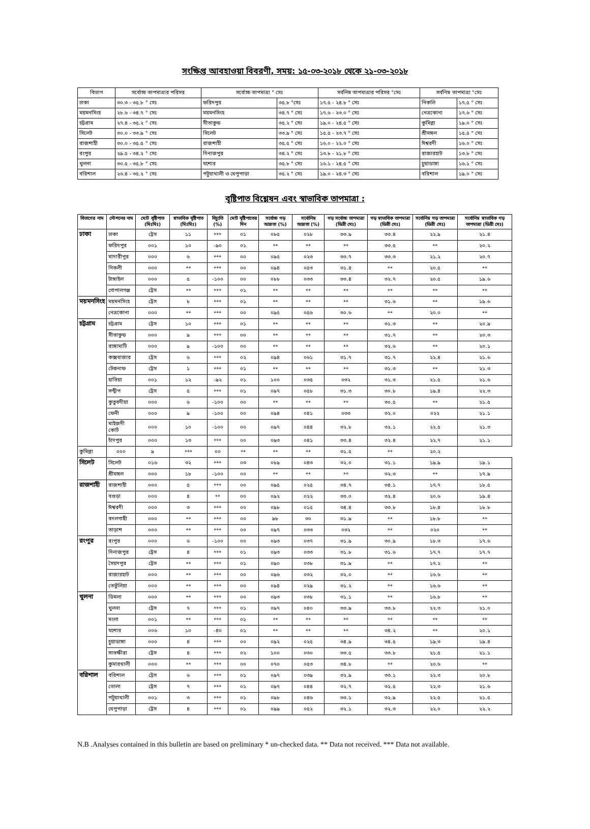সংক্ষিপ্ত আবহাওয়া বিবরণী, সময়: ১৫-০৩-২০১৮ থেকে ২১-০৩-২০১৮
| বিভাগ | সর্বোচ্চ তাপমাত্রার পরিসর | সর্বোচ্চ তাপমাত্রা ° সেঃ | | সর্বনিম্ন তাপমাত্রার পরিসর °সেঃ | সর্বনিম্ন তাপমাত্রা °সেঃ | |
| --- | --- | --- | --- | --- | --- | --- |
| ঢাকা | ৩০.৩ - ৩৫.৮ ° সেঃ | ফরিদপুর | ৩৫.৮ °সেঃ | ১৭.৫ - ২৪.৮ ° সেঃ | নিকলি | ১৭.৫ ° সেঃ |
| ময়মনসিংহ | ২৮.৬ - ৩৪.৭ ° সেঃ | ময়মনসিংহ | ৩৪.৭ ° সেঃ | ১৭.৬ - ২৩.০ ° সেঃ | নেত্রকোনা | ১৭.৬ ° সেঃ |
| চট্টগ্রাম | ২৭.৪ - ৩৫.২ ° সেঃ | সীতাকুন্ড | ৩৫.২ ° সেঃ | ১৯.০ - ২৪.৫ ° সেঃ | কুমিল্লা | ১৯.০ ° সেঃ |
| সিলেট | ৩০.০ - ৩৩.৯ ° সেঃ | সিলেট | ৩৩.৯ ° সেঃ | ১৫.৫ - ২৩.৭ ° সেঃ | শ্রীমঙ্গল | ১৫.৫ ° সেঃ |
| রাজশাহী | ৩০.০ - ৩৫.৫ ° সেঃ | রাজশাহী | ৩৫.৫ ° সেঃ | ১৬.০ - ২২.০ ° সেঃ | ঈশ্বরদী | ১৬.০ ° সেঃ |
| রংপুর | ২৯.৫ - ৩৪.২ ° সেঃ | দিনাজপুর | ৩৪.২ ° সেঃ | ১৩.৮ - ২১.৮ ° সেঃ | রাজারহাট | ১৩.৮ ° সেঃ |
| খুলনা | ৩০.৫ - ৩৫.৮ ° সেঃ | যশোর | ৩৫.৮ ° সেঃ | ১৬.১ - ২৪.৫ ° সেঃ | চুয়াডাঙ্গা | ১৬.১ ° সেঃ |
| বরিশাল | ২৬.৪ - ৩৫.২ ° সেঃ | পটুয়াখালী ও খেপুপাড়া | ৩৫.২ ° সেঃ | ১৯.০ - ২৪.৩ ° সেঃ | বরিশাল | ১৯.০ ° সেঃ |
বৃষ্টিপাত বিশ্লেষন এবং স্বাভাবিক তাপমাত্রা :
| বিভাগের নাম | স্টেশনের নাম | মোট বৃষ্টিপাত (মিঃমিঃ) | স্বাভাবিক বৃষ্টিপাত (মিঃমিঃ) | বিচ্যুতি (%) | মোট বৃষ্টিপাতের দিন | সর্বোচ্চ গড় আদ্রতা (%) | সর্বোনিম্ন আদ্রতা (%) | গড় সর্বোচ্চ তাপমাত্রা (ডিগ্রী সেঃ) | গড় স্বাভাবিক তাপমাত্রা (ডিগ্রী সেঃ) | সর্বোনিম্ন গড় তাপমাত্রা (ডিগ্রী সেঃ) | সর্বোনিম্ন স্বাভাবিক গড় তাপমাত্রা (ডিগ্রী সেঃ) |
| --- | --- | --- | --- | --- | --- | --- | --- | --- | --- | --- | --- |
| ঢাকা | ঢাকা | ট্রেস | ১১ | *** | ০১ | ০৮৫ | ০২৮ | ৩৩.৯ | ৩৩.৪ | ২২.৯ | ২১.৪ |
| | ফরিদপুর | ০০১ | ১০ | -৯০ | ০১ | ** | ** | ** | ৩৩.৫ | ** | ২০.২ |
| | মাদারীপুর | ০০০ | ৬ | *** | ০০ | ০৯৫ | ০২৩ | ৩৩.৭ | ৩৩.৩ | ২১.২ | ২০.৭ |
| | নিকলী | ০০০ | ** | *** | ০০ | ০৯৪ | ০৫৩ | ৩১.৪ | ** | ২০.৫ | ** |
| | টাঙ্গাইল | ০০০ | ৫ | -১০০ | ০০ | ০৮৮ | ০৩৩ | ৩৩.৪ | ৩২.৭ | ২০.৫ | ১৯.৬ |
| | গোপালগঞ্জ | ট্রেস | ** | *** | ০১ | ** | ** | ** | ** | ** | ** |
| ময়মনসিংহ | ময়মনসিংহ | ট্রেস | ৮ | *** | ০১ | ** | ** | ** | ৩১.৬ | ** | ১৯.৬ |
| | নেত্রকোনা | ০০০ | ** | *** | ০০ | ০৯৫ | ০৫৬ | ৩০.৬ | ** | ২০.০ | ** |
| চট্টগ্রাম | চট্টগ্রাম | ট্রেস | ১০ | *** | ০১ | ** | ** | ** | ৩১.৩ | ** | ২০.৯ |
| | সীতাকুন্ড | ০০০ | ৯ | *** | ০০ | ** | ** | ** | ৩১.৭ | ** | ২০.৩ |
| | রাঙ্গামাটি | ০০০ | ৯ | -১০০ | ০০ | ** | ** | ** | ৩২.৬ | ** | ২০.১ |
| | কক্সবাজার | ট্রেস | ৬ | *** | ০২ | ০৯৪ | ০৬১ | ৩১.৭ | ৩১.৭ | ২২.৪ | ২১.৬ |
| | টেকনাফ | ট্রেস | ১ | *** | ০১ | ** | ** | ** | ৩১.৩ | ** | ২১.৩ |
| | হাতিয়া | ০০১ | ১২ | -৯২ | ০১ | ১০০ | ০৩৫ | ০৩২ | ৩১.৩ | ২১.৫ | ২১.৬ |
| | সন্দ্বীপ | ট্রেস | ৫ | *** | ০১ | ০৯৭ | ০৫৮ | ৩১.৩ | ৩০.৮ | ১৯.৪ | ২২.৩ |
| | কুতুবদীয়া | ০০০ | ৬ | -১০০ | ০০ | ** | ** | ** | ৩০.৫ | ** | ২১.৫ |
| | ফেনী | ০০০ | ৯ | -১০০ | ০০ | ০৯৪ | ০৪১ | ০৩৩ | ৩২.০ | ০২২ | ২১.১ |
| | মাইজদী কোর্ট | ০০০ | ১০ | -১০০ | ০০ | ০৯৭ | ০৪৪ | ৩২.৮ | ৩২.১ | ২২.৫ | ২১.৩ |
| | চাঁদপুর | ০০০ | ১৩ | *** | ০০ | ০৯৩ | ০৪১ | ৩৩.৪ | ৩২.৪ | ২২.৭ | ২১.১ |
| কুমিল্লা | ০০০ | ৯ | *** | ০০ | ** | ** | ** | ৩১.৫ | ** | ২০.২ | |
| সিলেট | সিলেট | ০১৬ | ৩২ | *** | ০৩ | ০৮৯ | ০৪৩ | ৩২.০ | ৩১.১ | ১৯.৯ | ১৯.১ |
| | শ্রীমঙ্গল | ০০০ | ১৮ | -১০০ | ০০ | ** | ** | ** | ৩২.৩ | ** | ১৭.৯ |
| রাজশাহী | রাজশাহী | ০০০ | ৫ | *** | ০০ | ০৯৫ | ০২৫ | ৩৪.৭ | ৩৪.১ | ১৭.৭ | ১৮.৫ |
| | বগুড়া | ০০০ | ৪ | ** | ০০ | ০৯২ | ০২২ | ৩৩.০ | ৩২.৪ | ২০.৬ | ১৯.৪ |
| | ঈশ্বরদী | ০০০ | ৩ | *** | ০০ | ০৯৮ | ০১৫ | ৩৪.৪ | ৩৩.৮ | ১৮.৪ | ১৮.৮ |
| | বদলগাছী | ০০০ | ** | *** | ০০ | ৯৮ | ৩০ | ৩১.৯ | ** | ১৮.৮ | ** |
| | তাড়াশ | ০০০ | ** | *** | ০০ | ০৯৭ | ০৩৩ | ০৩২ | ** | ০২০ | ** |
| রংপুর | রংপুর | ০০০ | ৬ | -১০০ | ০০ | ০৯৩ | ০৩৭ | ৩১.৯ | ৩০.৯ | ১৮.৩ | ১৭.৬ |
| | দিনাজপুর | ট্রেস | ৪ | *** | ০১ | ০৯৩ | ০৩৩ | ৩১.৮ | ৩১.৬ | ১৭.৭ | ১৭.৭ |
| | সৈয়দপুর | ট্রেস | ** | *** | ০১ | ০৯০ | ০৩৮ | ৩১.৯ | ** | ১৭.২ | ** |
| | রাজারহাট | ০০০ | ** | *** | ০০ | ০৯৬ | ০৩২ | ৩২.০ | ** | ১৬.৬ | ** |
| | তেতুঁলিয়া | ০০০ | ** | *** | ০০ | ০৯৪ | ০২৯ | ৩১.২ | ** | ১৬.৬ | ** |
| খুলনা | ডিমলা | ০০০ | ** | *** | ০০ | ০৯৩ | ০৩৮ | ৩১.১ | ** | ১৬.৮ | ** |
| | খুলনা | ট্রেস | ৭ | *** | ০১ | ০৯৭ | ০৪০ | ৩৩.৯ | ৩৩.৮ | ২২.৩ | ২১.০ |
| | মংলা | ০০১ | ** | *** | ০১ | ** | ** | ** | ** | ** | ** |
| | যশোর | ০০৬ | ১০ | -৪০ | ০১ | ** | ** | ** | ৩৪.২ | ** | ২০.১ |
| | চুয়াডাঙ্গা | ০০০ | ৪ | *** | ০০ | ০৯২ | ০২৫ | ৩৪.৯ | ৩৪.৫ | ১৯.৩ | ১৯.৪ |
| | সাতক্ষীরা | ট্রেস | ৪ | *** | ০২ | ১০০ | ০৩০ | ৩৩.৫ | ৩৩.৮ | ২১.৫ | ২১.১ |
| | কুমারখালী | ০০০ | ** | *** | ০০ | ০৭০ | ০৫৩ | ৩৪.৮ | ** | ২০.৬ | ** |
| বরিশাল | বরিশাল | ট্রেস | ৬ | *** | ০১ | ০৯৭ | ০৩৯ | ৩২.৯ | ৩৩.১ | ২২.৩ | ২০.৮ |
| | ভোলা | ট্রেস | ৭ | *** | ০১ | ০৯৭ | ০৪৪ | ৩২.৭ | ৩২.৫ | ২২.৩ | ২১.৬ |
| | পটুয়াখালী | ০০১ | ৩ | *** | ০১ | ০৯৮ | ০৪৬ | ৩৩.১ | ৩২.৯ | ২২.৫ | ২১.৫ |
| | খেপুপাড়া | ট্রেস | ৪ | *** | ০১ | ০৯৯ | ০৫২ | ৩২.১ | ৩২.৩ | ২২.০ | ২২.২ |
N.B .Analyses contained in this bulletin are based on preliminary * un-checked data. ** Data not received. *** Data not available.